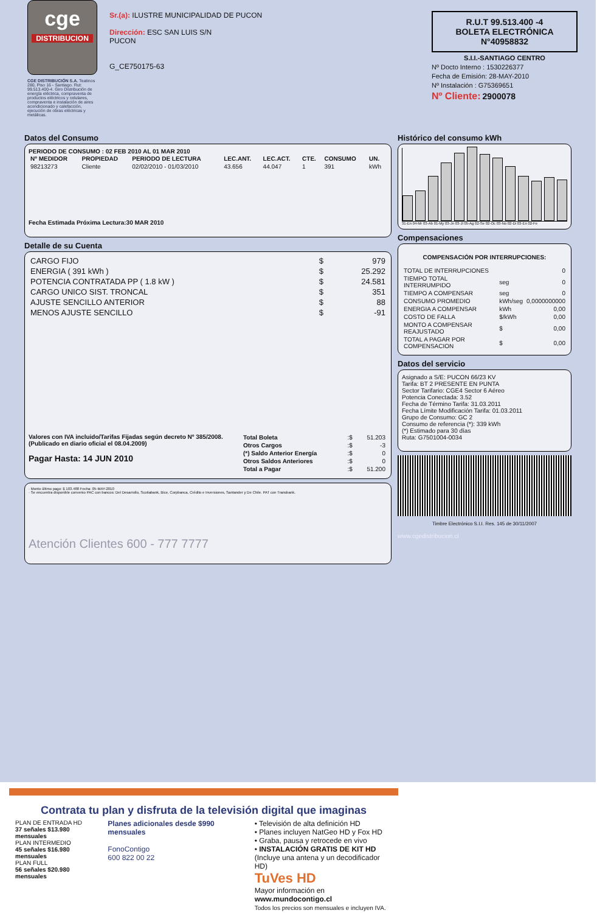cge
DISTRIBUCION
CGE DISTRIBUCIÓN S.A. Teatinos 280, Piso 16 - Santiago. Rut: 99.513.400-4. Giro Distribución de energía eléctrica, compraventa de productos eléctricos y celulares, compraventa e instalación de aires acondicionado y calefacción, ejecución de obras eléctricas y metálicas.
Sr.(a): ILUSTRE MUNICIPALIDAD DE PUCON
Dirección: ESC SAN LUIS S/N
PUCON
G_CE750175-63
R.U.T 99.513.400 -4
BOLETA ELECTRÓNICA
N°40958832
S.I.I.-SANTIAGO CENTRO
Nº Docto Interno : 1530226377
Fecha de Emisión: 28-MAY-2010
Nº Instalación : G75369651
Nº Cliente: 2900078
Datos del Consumo
PERIODO DE CONSUMO : 02 FEB 2010 AL 01 MAR 2010
| Nº MEDIDOR | PROPIEDAD | PERIODO DE LECTURA | LEC.ANT. | LEC.ACT. | CTE. | CONSUMO | UN. |
| --- | --- | --- | --- | --- | --- | --- | --- |
| 98213273 | Cliente | 02/02/2010 - 01/03/2010 | 43.656 | 44.047 | 1 | 391 | kWh |
Fecha Estimada Próxima Lectura:30 MAR 2010
Detalle de su Cuenta
| CARGO FIJO | $ | 979 |
| ENERGIA ( 391 kWh ) | $ | 25.292 |
| POTENCIA CONTRATADA PP ( 1.8 kW ) | $ | 24.581 |
| CARGO UNICO SIST. TRONCAL | $ | 351 |
| AJUSTE SENCILLO ANTERIOR | $ | 88 |
| MENOS AJUSTE SENCILLO | $ | -91 |
Valores con IVA incluido/Tarifas Fijadas según decreto Nº 385/2008. (Publicado en diario oficial el 08.04.2009)
Pagar Hasta: 14 JUN 2010
| Total Boleta | :$ | 51.203 |
| Otros Cargos | :$ | -3 |
| (*) Saldo Anterior Energía | :$ | 0 |
| Otros Saldos Anteriores | :$ | 0 |
| Total a Pagar | :$ | 51.200 |
· Monto último pago: $ 103.488 Fecha: 05-MAY-2010
· Se encuentra disponible convenio PAC con bancos: Del Desarrollo, Scotiabank, Bice, Corpbanca, Crédito e Inversiones, Santander y De Chile. PAT con Transbank.
Atención Clientes 600 - 777 7777
Histórico del consumo kWh
31-En 04-Mr 03-Ab 01-My 03-Jn 03-Jl 05-Ag 02-Se 02-Oc 03-No 02-Di 03-En 02-Fe
Compensaciones
COMPENSACIÓN POR INTERRUPCIONES:
| TOTAL DE INTERRUPCIONES | | 0 |
| TIEMPO TOTAL INTERRUMPIDO | seg | 0 |
| TIEMPO A COMPENSAR | seg | 0 |
| CONSUMO PROMEDIO | kWh/seg | 0,0000000000 |
| ENERGIA A COMPENSAR | kWh | 0,00 |
| COSTO DE FALLA | $/kWh | 0,00 |
| MONTO A COMPENSAR REAJUSTADO | $ | 0,00 |
| TOTAL A PAGAR POR COMPENSACION | $ | 0,00 |
Datos del servicio
Asignado a S/E: PUCON 66/23 KV
Tarifa: BT 2 PRESENTE EN PUNTA
Sector Tarifario: CGE4 Sector 6 Aéreo
Potencia Conectada: 3.52
Fecha de Término Tarifa: 31.03.2011
Fecha Límite Modificación Tarifa: 01.03.2011
Grupo de Consumo: GC 2
Consumo de referencia (*): 339 kWh
(*) Estimado para 30 días
Ruta: G7501004-0034
Timbre Electrónico S.I.I. Res. 145 de 30/11/2007
www.cgedistribucion.cl
Contrata tu plan y disfruta de la televisión digital que imaginas
PLAN DE ENTRADA HD
37 señales $13.980 mensuales
PLAN INTERMEDIO
45 señales $16.980 mensuales
PLAN FULL
56 señales $20.980 mensuales
Planes adicionales desde $990 mensuales
FonoContigo
600 822 00 22
• Televisión de alta definición HD
• Planes incluyen NatGeo HD y Fox HD
• Graba, pausa y retrocede en vivo
• INSTALACIÓN GRATIS DE KIT HD
(Incluye una antena y un decodificador HD)
TuVes HD
Mayor información en www.mundocontigo.cl
Todos los precios son mensuales e incluyen IVA.